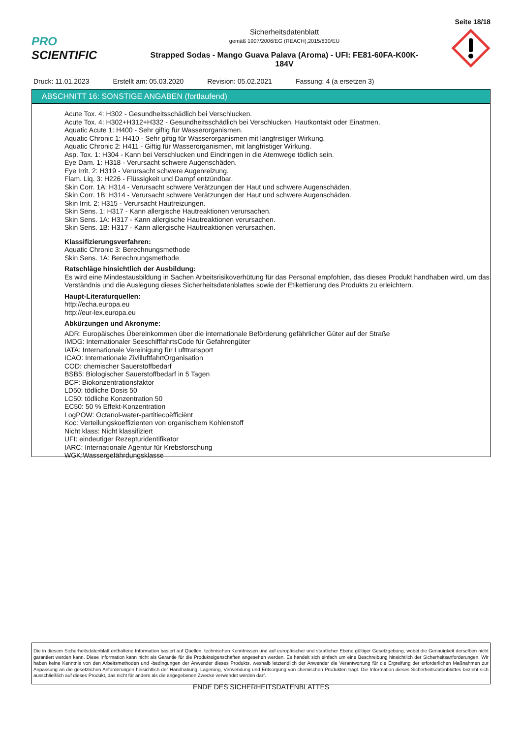Seite 18/18
PRO SCIENTIFIC
Sicherheitsdatenblatt
gemäß 1907/2006/EG (REACH),2015/830/EU
Strapped Sodas - Mango Guava Palava (Aroma) - UFI: FE81-60FA-K00K-
184V
Druck: 11.01.2023 Erstellt am: 05.03.2020 Revision: 05.02.2021 Fassung: 4 (a ersetzen 3)
ABSCHNITT 16: SONSTIGE ANGABEN (fortlaufend)
Acute Tox. 4: H302 - Gesundheitsschädlich bei Verschlucken.
Acute Tox. 4: H302+H312+H332 - Gesundheitsschädlich bei Verschlucken, Hautkontakt oder Einatmen.
Aquatic Acute 1: H400 - Sehr giftig für Wasserorganismen.
Aquatic Chronic 1: H410 - Sehr giftig für Wasserorganismen mit langfristiger Wirkung.
Aquatic Chronic 2: H411 - Giftig für Wasserorganismen, mit langfristiger Wirkung.
Asp. Tox. 1: H304 - Kann bei Verschlucken und Eindringen in die Atemwege tödlich sein.
Eye Dam. 1: H318 - Verursacht schwere Augenschäden.
Eye Irrit. 2: H319 - Verursacht schwere Augenreizung.
Flam. Liq. 3: H226 - Flüssigkeit und Dampf entzündbar.
Skin Corr. 1A: H314 - Verursacht schwere Verätzungen der Haut und schwere Augenschäden.
Skin Corr. 1B: H314 - Verursacht schwere Verätzungen der Haut und schwere Augenschäden.
Skin Irrit. 2: H315 - Verursacht Hautreizungen.
Skin Sens. 1: H317 - Kann allergische Hautreaktionen verursachen.
Skin Sens. 1A: H317 - Kann allergische Hautreaktionen verursachen.
Skin Sens. 1B: H317 - Kann allergische Hautreaktionen verursachen.
Klassifizierungsverfahren:
Aquatic Chronic 3: Berechnungsmethode
Skin Sens. 1A: Berechnungsmethode
Ratschläge hinsichtlich der Ausbildung:
Es wird eine Mindestausbildung in Sachen Arbeitsrisikoverhütung für das Personal empfohlen, das dieses Produkt handhaben wird, um das Verständnis und die Auslegung dieses Sicherheitsdatenblattes sowie der Etikettierung des Produkts zu erleichtern.
Haupt-Literaturquellen:
http://echa.europa.eu
http://eur-lex.europa.eu
Abkürzungen und Akronyme:
ADR: Europäisches Übereinkommen über die internationale Beförderung gefährlicher Güter auf der Straße
IMDG: Internationaler SeeschifffahrtsCode für Gefahrengüter
IATA: Internationale Vereinigung für Lufttransport
ICAO: Internationale ZivilluftfahrtOrganisation
COD: chemischer Sauerstoffbedarf
BSB5: Biologischer Sauerstoffbedarf in 5 Tagen
BCF: Biokonzentrationsfaktor
LD50: tödliche Dosis 50
LC50: tödliche Konzentration 50
EC50: 50 % Effekt-Konzentration
LogPOW: Octanol-water-partitiecoëfficiënt
Koc: Verteilungskoeffizienten von organischem Kohlenstoff
Nicht klass: Nicht klassifiziert
UFI: eindeutiger Rezepturidentifikator
IARC: Internationale Agentur für Krebsforschung
WGK:Wassergefährdungsklasse
Die in diesem Sicherheitsdatenblatt enthaltene Information basiert auf Quellen, technischen Kenntnissen und auf europäischer und staatlicher Ebene gültiger Gesetzgebung, wobei die Genauigkeit derselben nicht garantiert werden kann. Diese Information kann nicht als Garantie für die Produkteigenschaften angesehen werden. Es handelt sich einfach um eine Beschreibung hinsichtlich der Sicherheitsanforderungen. Wir haben keine Kenntnis von den Arbeitsmethoden und -bedingungen der Anwender dieses Produkts, weshalb letztendlich der Anwender die Verantwortung für die Ergreifung der erforderlichen Maßnahmen zur Anpassung an die gesetzlichen Anforderungen hinsichtlich der Handhabung, Lagerung, Verwendung und Entsorgung von chemischen Produkten trägt. Die Information dieses Sicherheitsdatenblattes bezieht sich ausschließlich auf dieses Produkt, das nicht für andere als die angegebenen Zwecke verwendet werden darf.
ENDE DES SICHERHEITSDATENBLATTES